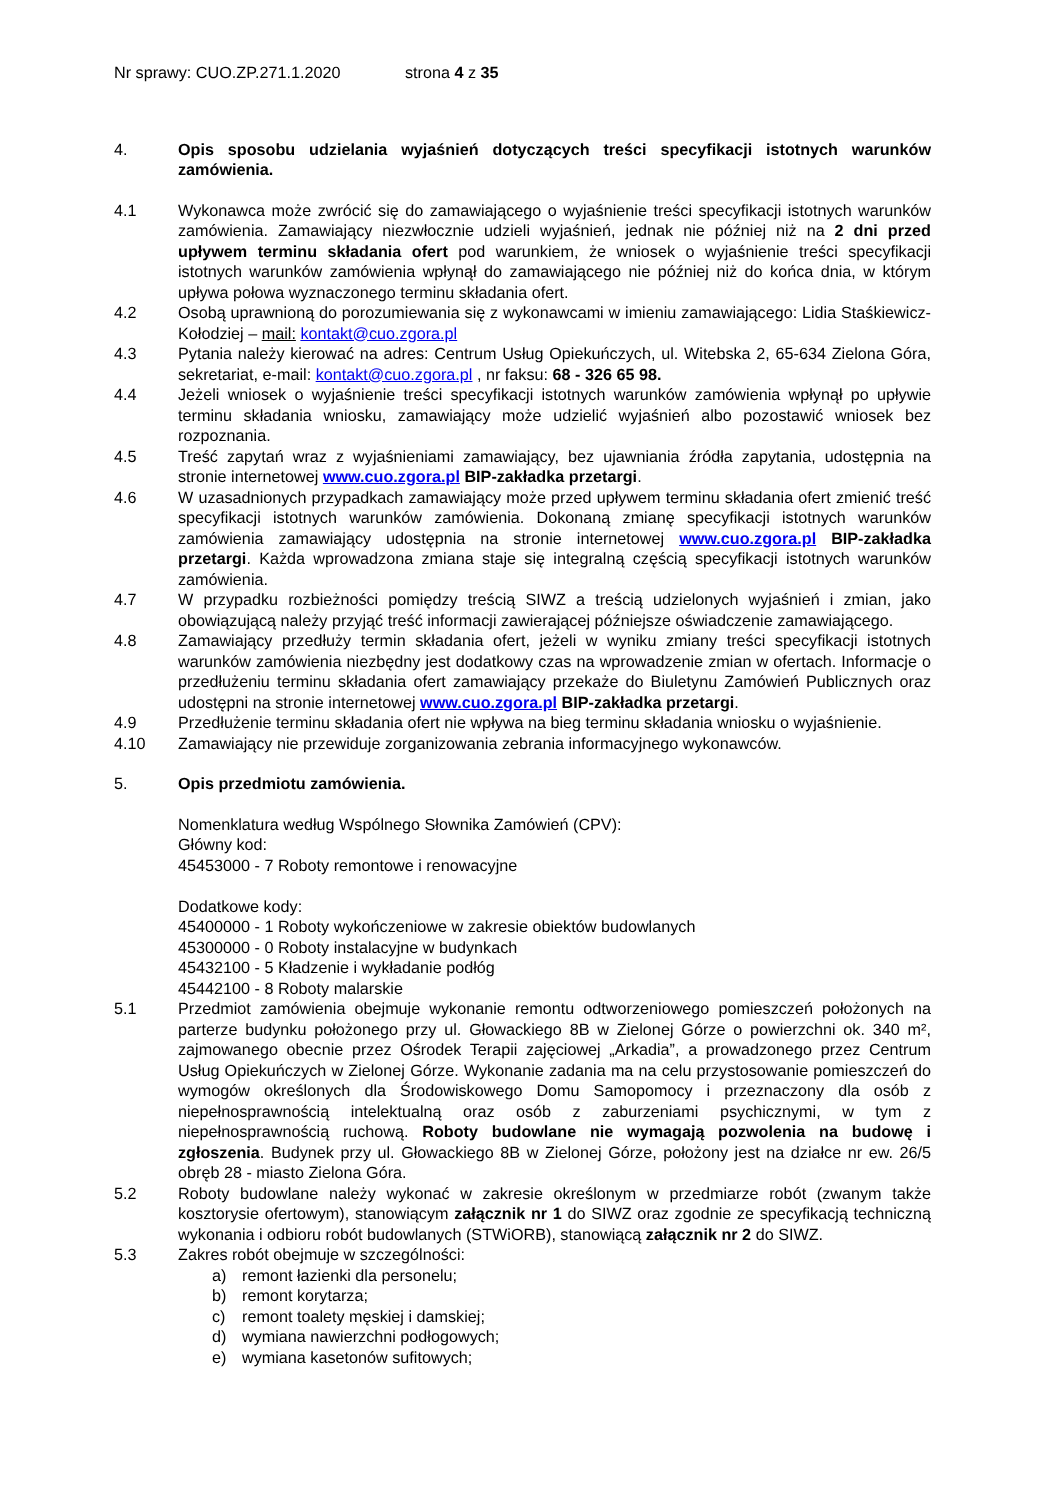Nr sprawy: CUO.ZP.271.1.2020 strona 4 z 35
4. Opis sposobu udzielania wyjaśnień dotyczących treści specyfikacji istotnych warunków zamówienia.
4.1 Wykonawca może zwrócić się do zamawiającego o wyjaśnienie treści specyfikacji istotnych warunków zamówienia. Zamawiający niezwłocznie udzieli wyjaśnień, jednak nie później niż na 2 dni przed upływem terminu składania ofert pod warunkiem, że wniosek o wyjaśnienie treści specyfikacji istotnych warunków zamówienia wpłynął do zamawiającego nie później niż do końca dnia, w którym upływa połowa wyznaczonego terminu składania ofert.
4.2 Osobą uprawnioną do porozumiewania się z wykonawcami w imieniu zamawiającego: Lidia Staśkiewicz-Kołodziej – mail: kontakt@cuo.zgora.pl
4.3 Pytania należy kierować na adres: Centrum Usług Opiekuńczych, ul. Witebska 2, 65-634 Zielona Góra, sekretariat, e-mail: kontakt@cuo.zgora.pl , nr faksu: 68 - 326 65 98.
4.4 Jeżeli wniosek o wyjaśnienie treści specyfikacji istotnych warunków zamówienia wpłynął po upływie terminu składania wniosku, zamawiający może udzielić wyjaśnień albo pozostawić wniosek bez rozpoznania.
4.5 Treść zapytań wraz z wyjaśnieniami zamawiający, bez ujawniania źródła zapytania, udostępnia na stronie internetowej www.cuo.zgora.pl BIP-zakładka przetargi.
4.6 W uzasadnionych przypadkach zamawiający może przed upływem terminu składania ofert zmienić treść specyfikacji istotnych warunków zamówienia. Dokonaną zmianę specyfikacji istotnych warunków zamówienia zamawiający udostępnia na stronie internetowej www.cuo.zgora.pl BIP-zakładka przetargi. Każda wprowadzona zmiana staje się integralną częścią specyfikacji istotnych warunków zamówienia.
4.7 W przypadku rozbieżności pomiędzy treścią SIWZ a treścią udzielonych wyjaśnień i zmian, jako obowiązującą należy przyjąć treść informacji zawierającej późniejsze oświadczenie zamawiającego.
4.8 Zamawiający przedłuży termin składania ofert, jeżeli w wyniku zmiany treści specyfikacji istotnych warunków zamówienia niezbędny jest dodatkowy czas na wprowadzenie zmian w ofertach. Informacje o przedłużeniu terminu składania ofert zamawiający przekaże do Biuletynu Zamówień Publicznych oraz udostępni na stronie internetowej www.cuo.zgora.pl BIP-zakładka przetargi.
4.9 Przedłużenie terminu składania ofert nie wpływa na bieg terminu składania wniosku o wyjaśnienie.
4.10 Zamawiający nie przewiduje zorganizowania zebrania informacyjnego wykonawców.
5. Opis przedmiotu zamówienia.
Nomenklatura według Wspólnego Słownika Zamówień (CPV):
Główny kod:
45453000 - 7 Roboty remontowe i renowacyjne
Dodatkowe kody:
45400000 - 1 Roboty wykończeniowe w zakresie obiektów budowlanych
45300000 - 0 Roboty instalacyjne w budynkach
45432100 - 5 Kładzenie i wykładanie podłóg
45442100 - 8 Roboty malarskie
5.1 Przedmiot zamówienia obejmuje wykonanie remontu odtworzeniowego pomieszczeń położonych na parterze budynku położonego przy ul. Głowackiego 8B w Zielonej Górze o powierzchni ok. 340 m², zajmowanego obecnie przez Ośrodek Terapii zajęciowej „Arkadia”, a prowadzonego przez Centrum Usług Opiekuńczych w Zielonej Górze. Wykonanie zadania ma na celu przystosowanie pomieszczeń do wymogów określonych dla Środowiskowego Domu Samopomocy i przeznaczony dla osób z niepełnosprawnością intelektualną oraz osób z zaburzeniami psychicznymi, w tym z niepełnosprawnością ruchową. Roboty budowlane nie wymagają pozwolenia na budowę i zgłoszenia. Budynek przy ul. Głowackiego 8B w Zielonej Górze, położony jest na działce nr ew. 26/5 obręb 28 - miasto Zielona Góra.
5.2 Roboty budowlane należy wykonać w zakresie określonym w przedmiarze robót (zwanym także kosztorysie ofertowym), stanowiącym załącznik nr 1 do SIWZ oraz zgodnie ze specyfikacją techniczną wykonania i odbioru robót budowlanych (STWiORB), stanowiącą załącznik nr 2 do SIWZ.
5.3 Zakres robót obejmuje w szczególności:
a) remont łazienki dla personelu;
b) remont korytarza;
c) remont toalety męskiej i damskiej;
d) wymiana nawierzchni podłogowych;
e) wymiana kasetonów sufitowych;